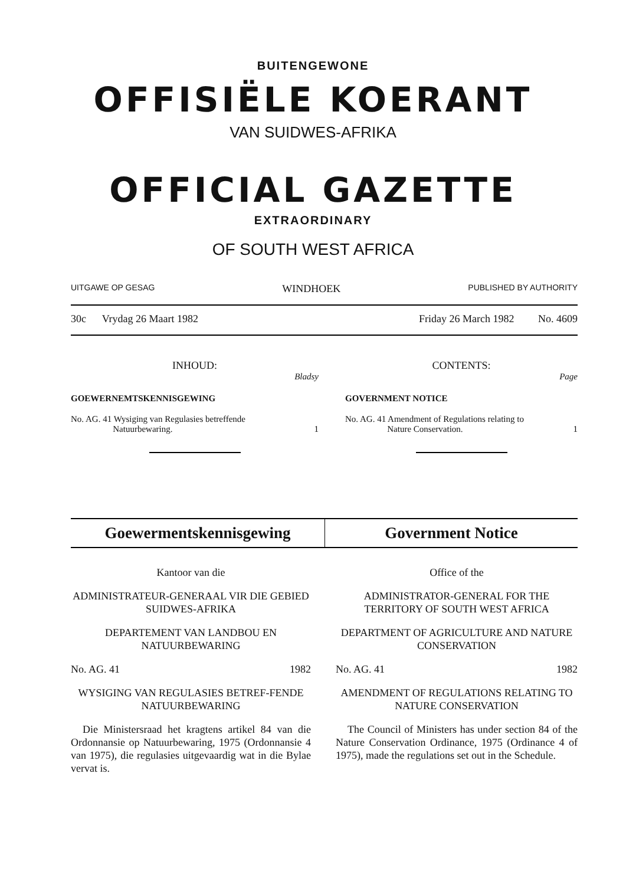BUITENGEWONE
OFFISIËLE KOERANT
VAN SUIDWES-AFRIKA
OFFICIAL GAZETTE
EXTRAORDINARY
OF SOUTH WEST AFRICA
UITGAWE OP GESAG WINDHOEK PUBLISHED BY AUTHORITY
30c Vrydag 26 Maart 1982 Friday 26 March 1982 No. 4609
INHOUD:
Bladsy
GOEWERNEMTSKENNISGEWING
No. AG. 41 Wysiging van Regulasies betreffende
Natuurbewaring. 1
CONTENTS:
Page
GOVERNMENT NOTICE
No. AG. 41 Amendment of Regulations relating to
Nature Conservation. 1
Goewermentskennisgewing Government Notice
Kantoor van die
ADMINISTRATEUR-GENERAAL VIR DIE GEBIED SUIDWES-AFRIKA
DEPARTEMENT VAN LANDBOU EN NATUURBEWARING
No. AG. 41 1982
WYSIGING VAN REGULASIES BETREF-FENDE NATUURBEWARING
Die Ministersraad het kragtens artikel 84 van die Ordonnansie op Natuurbewaring, 1975 (Ordonnansie 4 van 1975), die regulasies uitgevaardig wat in die Bylae vervat is.
Office of the
ADMINISTRATOR-GENERAL FOR THE TERRITORY OF SOUTH WEST AFRICA
DEPARTMENT OF AGRICULTURE AND NATURE CONSERVATION
No. AG. 41 1982
AMENDMENT OF REGULATIONS RELATING TO NATURE CONSERVATION
The Council of Ministers has under section 84 of the Nature Conservation Ordinance, 1975 (Ordinance 4 of 1975), made the regulations set out in the Schedule.